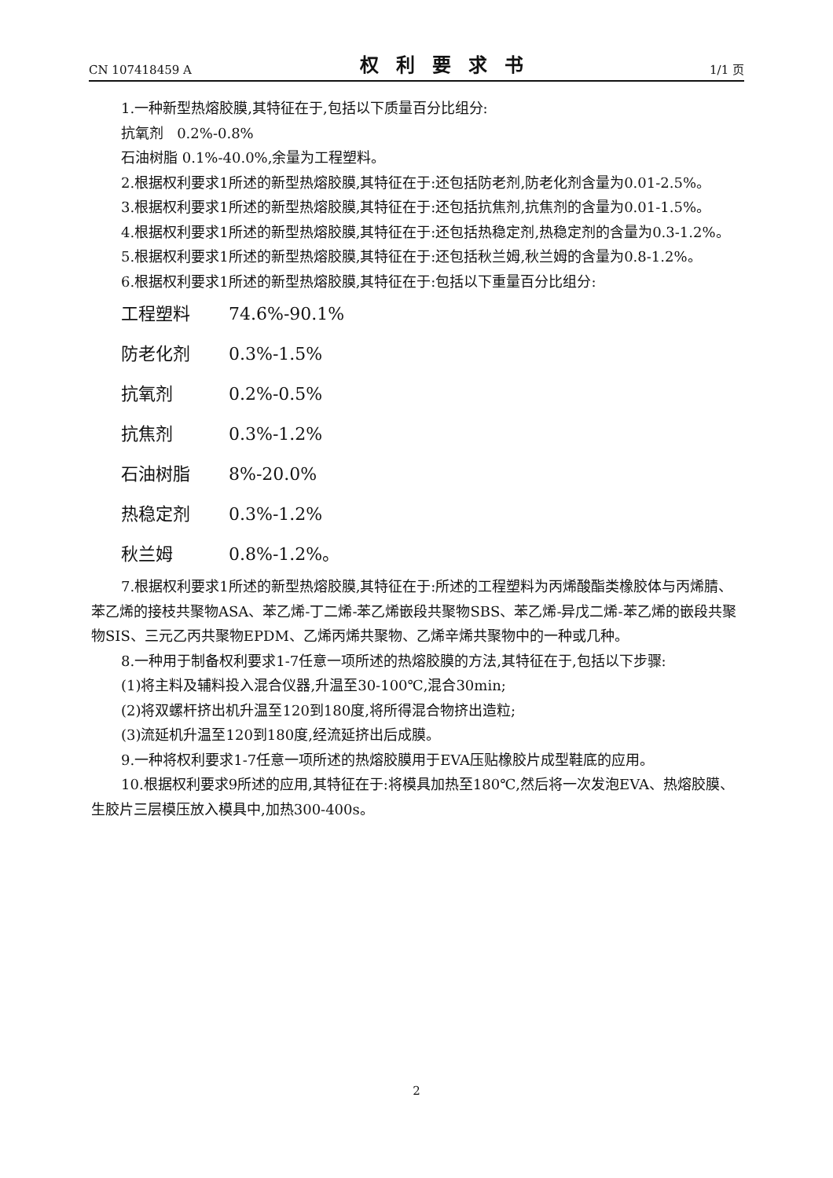CN 107418459 A 权利要求书 1/1 页
1.一种新型热熔胶膜,其特征在于,包括以下质量百分比组分:
抗氧剂 0.2%-0.8%
石油树脂 0.1%-40.0%,余量为工程塑料。
2.根据权利要求1所述的新型热熔胶膜,其特征在于:还包括防老剂,防老化剂含量为0.01-2.5%。
3.根据权利要求1所述的新型热熔胶膜,其特征在于:还包括抗焦剂,抗焦剂的含量为0.01-1.5%。
4.根据权利要求1所述的新型热熔胶膜,其特征在于:还包括热稳定剂,热稳定剂的含量为0.3-1.2%。
5.根据权利要求1所述的新型热熔胶膜,其特征在于:还包括秋兰姆,秋兰姆的含量为0.8-1.2%。
6.根据权利要求1所述的新型热熔胶膜,其特征在于:包括以下重量百分比组分:
工程塑料 74.6%-90.1%
防老化剂 0.3%-1.5%
抗氧剂 0.2%-0.5%
抗焦剂 0.3%-1.2%
石油树脂 8%-20.0%
热稳定剂 0.3%-1.2%
秋兰姆 0.8%-1.2%。
7.根据权利要求1所述的新型热熔胶膜,其特征在于:所述的工程塑料为丙烯酸酯类橡胶体与丙烯腈、苯乙烯的接枝共聚物ASA、苯乙烯-丁二烯-苯乙烯嵌段共聚物SBS、苯乙烯-异戊二烯-苯乙烯的嵌段共聚物SIS、三元乙丙共聚物EPDM、乙烯丙烯共聚物、乙烯辛烯共聚物中的一种或几种。
8.一种用于制备权利要求1-7任意一项所述的热熔胶膜的方法,其特征在于,包括以下步骤:
(1)将主料及辅料投入混合仪器,升温至30-100℃,混合30min;
(2)将双螺杆挤出机升温至120到180度,将所得混合物挤出造粒;
(3)流延机升温至120到180度,经流延挤出后成膜。
9.一种将权利要求1-7任意一项所述的热熔胶膜用于EVA压贴橡胶片成型鞋底的应用。
10.根据权利要求9所述的应用,其特征在于:将模具加热至180℃,然后将一次发泡EVA、热熔胶膜、生胶片三层模压放入模具中,加热300-400s。
2